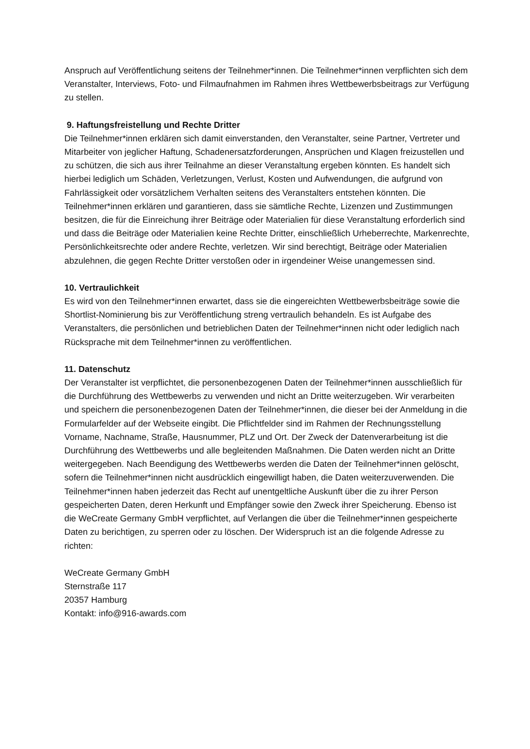Anspruch auf Veröffentlichung seitens der Teilnehmer*innen. Die Teilnehmer*innen verpflichten sich dem Veranstalter, Interviews, Foto- und Filmaufnahmen im Rahmen ihres Wettbewerbsbeitrags zur Verfügung zu stellen.
9. Haftungsfreistellung und Rechte Dritter
Die Teilnehmer*innen erklären sich damit einverstanden, den Veranstalter, seine Partner, Vertreter und Mitarbeiter von jeglicher Haftung, Schadenersatzforderungen, Ansprüchen und Klagen freizustellen und zu schützen, die sich aus ihrer Teilnahme an dieser Veranstaltung ergeben könnten. Es handelt sich hierbei lediglich um Schäden, Verletzungen, Verlust, Kosten und Aufwendungen, die aufgrund von Fahrlässigkeit oder vorsätzlichem Verhalten seitens des Veranstalters entstehen könnten. Die Teilnehmer*innen erklären und garantieren, dass sie sämtliche Rechte, Lizenzen und Zustimmungen besitzen, die für die Einreichung ihrer Beiträge oder Materialien für diese Veranstaltung erforderlich sind und dass die Beiträge oder Materialien keine Rechte Dritter, einschließlich Urheberrechte, Markenrechte, Persönlichkeitsrechte oder andere Rechte, verletzen. Wir sind berechtigt, Beiträge oder Materialien abzulehnen, die gegen Rechte Dritter verstoßen oder in irgendeiner Weise unangemessen sind.
10. Vertraulichkeit
Es wird von den Teilnehmer*innen erwartet, dass sie die eingereichten Wettbewerbsbeiträge sowie die Shortlist-Nominierung bis zur Veröffentlichung streng vertraulich behandeln. Es ist Aufgabe des Veranstalters, die persönlichen und betrieblichen Daten der Teilnehmer*innen nicht oder lediglich nach Rücksprache mit dem Teilnehmer*innen zu veröffentlichen.
11. Datenschutz
Der Veranstalter ist verpflichtet, die personenbezogenen Daten der Teilnehmer*innen ausschließlich für die Durchführung des Wettbewerbs zu verwenden und nicht an Dritte weiterzugeben. Wir verarbeiten und speichern die personenbezogenen Daten der Teilnehmer*innen, die dieser bei der Anmeldung in die Formularfelder auf der Webseite eingibt. Die Pflichtfelder sind im Rahmen der Rechnungsstellung Vorname, Nachname, Straße, Hausnummer, PLZ und Ort. Der Zweck der Datenverarbeitung ist die Durchführung des Wettbewerbs und alle begleitenden Maßnahmen. Die Daten werden nicht an Dritte weitergegeben. Nach Beendigung des Wettbewerbs werden die Daten der Teilnehmer*innen gelöscht, sofern die Teilnehmer*innen nicht ausdrücklich eingewilligt haben, die Daten weiterzuverwenden. Die Teilnehmer*innen haben jederzeit das Recht auf unentgeltliche Auskunft über die zu ihrer Person gespeicherten Daten, deren Herkunft und Empfänger sowie den Zweck ihrer Speicherung. Ebenso ist die WeCreate Germany GmbH verpflichtet, auf Verlangen die über die Teilnehmer*innen gespeicherte Daten zu berichtigen, zu sperren oder zu löschen. Der Widerspruch ist an die folgende Adresse zu richten:
WeCreate Germany GmbH
Sternstraße 117
20357 Hamburg
Kontakt: info@916-awards.com